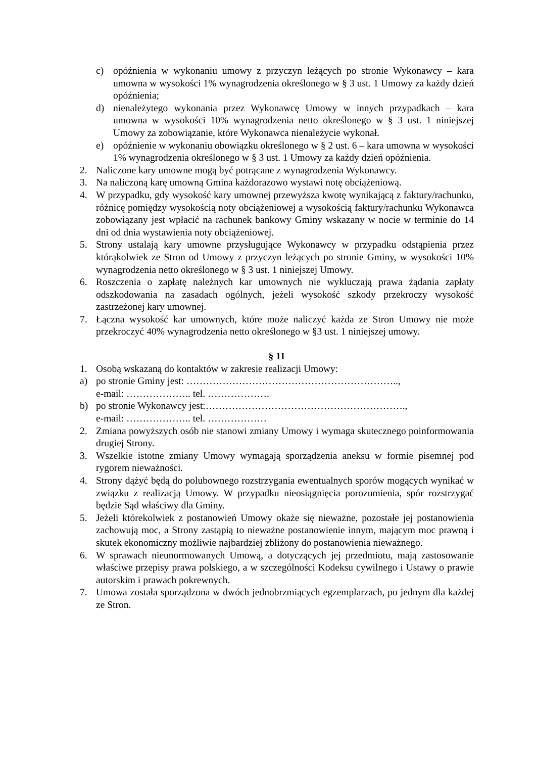c) opóźnienia w wykonaniu umowy z przyczyn leżących po stronie Wykonawcy – kara umowna w wysokości 1% wynagrodzenia określonego w § 3 ust. 1 Umowy za każdy dzień opóźnienia;
d) nienależytego wykonania przez Wykonawcę Umowy w innych przypadkach – kara umowna w wysokości 10% wynagrodzenia netto określonego w § 3 ust. 1 niniejszej Umowy za zobowiązanie, które Wykonawca nienależycie wykonał.
e) opóźnienie w wykonaniu obowiązku określonego w § 2 ust. 6 – kara umowna w wysokości 1% wynagrodzenia określonego w § 3 ust. 1 Umowy za każdy dzień opóźnienia.
2. Naliczone kary umowne mogą być potrącane z wynagrodzenia Wykonawcy.
3. Na naliczoną karę umowną Gmina każdorazowo wystawi notę obciążeniową.
4. W przypadku, gdy wysokość kary umownej przewyższa kwotę wynikającą z faktury/rachunku, różnicę pomiędzy wysokością noty obciążeniowej a wysokością faktury/rachunku Wykonawca zobowiązany jest wpłacić na rachunek bankowy Gminy wskazany w nocie w terminie do 14 dni od dnia wystawienia noty obciążeniowej.
5. Strony ustalają kary umowne przysługujące Wykonawcy w przypadku odstąpienia przez którąkolwiek ze Stron od Umowy z przyczyn leżących po stronie Gminy, w wysokości 10% wynagrodzenia netto określonego w § 3 ust. 1 niniejszej Umowy.
6. Roszczenia o zapłatę należnych kar umownych nie wykluczają prawa żądania zapłaty odszkodowania na zasadach ogólnych, jeżeli wysokość szkody przekroczy wysokość zastrzeżonej kary umownej.
7. Łączna wysokość kar umownych, które może naliczyć każda ze Stron Umowy nie może przekroczyć 40% wynagrodzenia netto określonego w §3 ust. 1 niniejszej umowy.
§ 11
1. Osobą wskazaną do kontaktów w zakresie realizacji Umowy:
a) po stronie Gminy jest: ………………………………………………………..,
e-mail: ……………….. tel. ……………….
b) po stronie Wykonawcy jest:…………………………………………………….,
e-mail: ……………….. tel. ………………
2. Zmiana powyższych osób nie stanowi zmiany Umowy i wymaga skutecznego poinformowania drugiej Strony.
3. Wszelkie istotne zmiany Umowy wymagają sporządzenia aneksu w formie pisemnej pod rygorem nieważności.
4. Strony dążyć będą do polubownego rozstrzygania ewentualnych sporów mogących wynikać w związku z realizacją Umowy. W przypadku nieosiągnięcia porozumienia, spór rozstrzygać będzie Sąd właściwy dla Gminy.
5. Jeżeli którekolwiek z postanowień Umowy okaże się nieważne, pozostałe jej postanowienia zachowują moc, a Strony zastąpią to nieważne postanowienie innym, mającym moc prawną i skutek ekonomiczny możliwie najbardziej zbliżony do postanowienia nieważnego.
6. W sprawach nieunormowanych Umową, a dotyczących jej przedmiotu, mają zastosowanie właściwe przepisy prawa polskiego, a w szczególności Kodeksu cywilnego i Ustawy o prawie autorskim i prawach pokrewnych.
7. Umowa została sporządzona w dwóch jednobrzmiących egzemplarzach, po jednym dla każdej ze Stron.